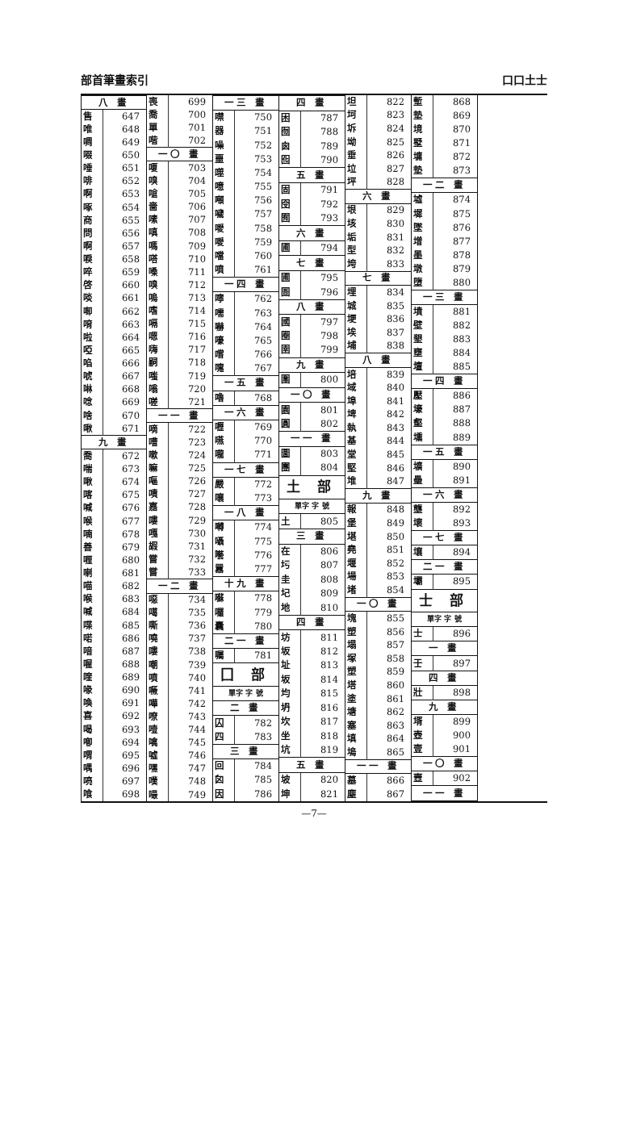部首筆畫索引 口口土士
| 八 畫 | |
| --- | --- |
| 售 | 647 |
| 唯 | 648 |
| 啁 | 649 |
| 啜 | 650 |
| 唾 | 651 |
| 啡 | 652 |
| 啊 | 653 |
| 啄 | 654 |
| 商 | 655 |
| 問 | 656 |
| 啊 | 657 |
| 唳 | 658 |
| 啐 | 659 |
| 啓 | 660 |
| 啖 | 661 |
| 啣 | 662 |
| 唷 | 663 |
| 啦 | 664 |
| 啞 | 665 |
| 啗 | 666 |
| 唬 | 667 |
| 啉 | 668 |
| 唸 | 669 |
| 啥 | 670 |
| 啾 | 671 |
| 九 畫 | |
| 喬 | 672 |
| 喘 | 673 |
| 啾 | 674 |
| 喀 | 675 |
| 喊 | 676 |
| 喉 | 677 |
| 喃 | 678 |
| 善 | 679 |
| 喱 | 680 |
| 喇 | 681 |
| 喵 | 682 |
| 喉 | 683 |
| 喊 | 684 |
| 喋 | 685 |
| 喏 | 686 |
| 喑 | 687 |
| 喔 | 688 |
| 喹 | 689 |
| 喙 | 690 |
| 喚 | 691 |
| 喜 | 692 |
| 喝 | 693 |
| 喞 | 694 |
| 喟 | 695 |
| 喁 | 696 |
| 喨 | 697 |
| 喰 | 698 |
| 喪 | 699 |
| 喬 | 700 |
| 單 | 701 |
| 喈 | 702 |
| 一〇 畫 | |
| 嗄 | 703 |
| 嗅 | 704 |
| 嗆 | 705 |
| 嗇 | 706 |
| 嗉 | 707 |
| 嗔 | 708 |
| 嗎 | 709 |
| 嗒 | 710 |
| 嗓 | 711 |
| 嗅 | 712 |
| 嗚 | 713 |
| 嗜 | 714 |
| 嗝 | 715 |
| 嗯 | 716 |
| 嗨 | 717 |
| 嗣 | 718 |
| 嗤 | 719 |
| 嗡 | 720 |
| 嗟 | 721 |
| 一一 畫 | |
| 嘀 | 722 |
| 嘈 | 723 |
| 嗽 | 724 |
| 嘛 | 725 |
| 嘔 | 726 |
| 嘖 | 727 |
| 嘉 | 728 |
| 嘍 | 729 |
| 嘎 | 730 |
| 嘏 | 731 |
| 嘗 | 732 |
| 嘗 | 733 |
| 一二 畫 | |
| 噁 | 734 |
| 噶 | 735 |
| 嘶 | 736 |
| 嘵 | 737 |
| 嘍 | 738 |
| 嘲 | 739 |
| 噴 | 740 |
| 噘 | 741 |
| 嘩 | 742 |
| 嘹 | 743 |
| 噎 | 744 |
| 噙 | 745 |
| 噓 | 746 |
| 嘿 | 747 |
| 噗 | 748 |
| 嘬 | 749 |
| 一三 畫 | |
| --- | --- |
| 噤 | 750 |
| 器 | 751 |
| 噪 | 752 |
| 噩 | 753 |
| 噬 | 754 |
| 噫 | 755 |
| 噸 | 756 |
| 噦 | 757 |
| 噯 | 758 |
| 噯 | 759 |
| 噹 | 760 |
| 噴 | 761 |
| 一四 畫 | |
| 嚀 | 762 |
| 嚅 | 763 |
| 嚇 | 764 |
| 嚎 | 765 |
| 嚐 | 766 |
| 嚏 | 767 |
| 一五 畫 | |
| 嚕 | 768 |
| 一六 畫 | |
| 嚦 | 769 |
| 嚥 | 770 |
| 嚨 | 771 |
| 一七 畫 | |
| 嚴 | 772 |
| 嚷 | 773 |
| 一八 畫 | |
| 囀 | 774 |
| 囁 | 775 |
| 囈 | 776 |
| 囂 | 777 |
| 十九 畫 | |
| 囌 | 778 |
| 囉 | 779 |
| 囊 | 780 |
| 二一 畫 | |
| 囑 | 781 |
| 囗 部 | |
| 單字 字 號 | |
| 二 畫 | |
| 囚 | 782 |
| 四 | 783 |
| 三 畫 | |
| 回 | 784 |
| 囟 | 785 |
| 因 | 786 |
| 四 畫 | |
| --- | --- |
| 困 | 787 |
| 囫 | 788 |
| 囪 | 789 |
| 囮 | 790 |
| 五 畫 | |
| 固 | 791 |
| 囹 | 792 |
| 囿 | 793 |
| 六 畫 | |
| 圃 | 794 |
| 七 畫 | |
| 圃 | 795 |
| 圄 | 796 |
| 八 畫 | |
| 國 | 797 |
| 圈 | 798 |
| 圉 | 799 |
| 九 畫 | |
| 圍 | 800 |
| 一〇 畫 | |
| 園 | 801 |
| 圓 | 802 |
| 一一 畫 | |
| 圖 | 803 |
| 團 | 804 |
| 土 部 | |
| 單字 字 號 | |
| 土 | 805 |
| 三 畫 | |
| 在 | 806 |
| 圬 | 807 |
| 圭 | 808 |
| 圮 | 809 |
| 地 | 810 |
| 四 畫 | |
| 坊 | 811 |
| 坂 | 812 |
| 址 | 813 |
| 坂 | 814 |
| 均 | 815 |
| 坍 | 816 |
| 坎 | 817 |
| 坐 | 818 |
| 坑 | 819 |
| 五 畫 | |
| 坡 | 820 |
| 坤 | 821 |
| 坦 | 822 |
| 坷 | 823 |
| 坼 | 824 |
| 坳 | 825 |
| 垂 | 826 |
| 垃 | 827 |
| 坪 | 828 |
| 六 畫 | |
| 垠 | 829 |
| 垓 | 830 |
| 垢 | 831 |
| 型 | 832 |
| 垮 | 833 |
| 七 畫 | |
| 埋 | 834 |
| 城 | 835 |
| 埂 | 836 |
| 埃 | 837 |
| 埔 | 838 |
| 八 畫 | |
| 培 | 839 |
| 域 | 840 |
| 埠 | 841 |
| 埤 | 842 |
| 執 | 843 |
| 基 | 844 |
| 堂 | 845 |
| 堅 | 846 |
| 堆 | 847 |
| 九 畫 | |
| 報 | 848 |
| 堡 | 849 |
| 堪 | 850 |
| 堯 | 851 |
| 堰 | 852 |
| 場 | 853 |
| 堵 | 854 |
| 一〇 畫 | |
| 塊 | 855 |
| 塑 | 856 |
| 塌 | 857 |
| 塚 | 858 |
| 塑 | 859 |
| 塔 | 860 |
| 塗 | 861 |
| 塘 | 862 |
| 塞 | 863 |
| 填 | 864 |
| 塢 | 865 |
| 一一 畫 | |
| 墓 | 866 |
| 塵 | 867 |
| 塹 | 868 |
| 墊 | 869 |
| 境 | 870 |
| 墅 | 871 |
| 墉 | 872 |
| 墊 | 873 |
| 一二 畫 | |
| 墟 | 874 |
| 墀 | 875 |
| 墜 | 876 |
| 增 | 877 |
| 墨 | 878 |
| 墩 | 879 |
| 墮 | 880 |
| 一三 畫 | |
| 墳 | 881 |
| 壁 | 882 |
| 墾 | 883 |
| 壅 | 884 |
| 壇 | 885 |
| 一四 畫 | |
| 壓 | 886 |
| 壕 | 887 |
| 壑 | 888 |
| 壎 | 889 |
| 一五 畫 | |
| 壙 | 890 |
| 壘 | 891 |
| 一六 畫 | |
| 壟 | 892 |
| 壞 | 893 |
| 一七 畫 | |
| 壤 | 894 |
| 二一 畫 | |
| 壩 | 895 |
| 士 部 | |
| 單字 字 號 | |
| 士 | 896 |
| 一 畫 | |
| 壬 | 897 |
| 四 畫 | |
| 壯 | 898 |
| 九 畫 | |
| 壻 | 899 |
| 壺 | 900 |
| 壹 | 901 |
| 一〇 畫 | |
| 壼 | 902 |
| 一一 畫 | |
—7—